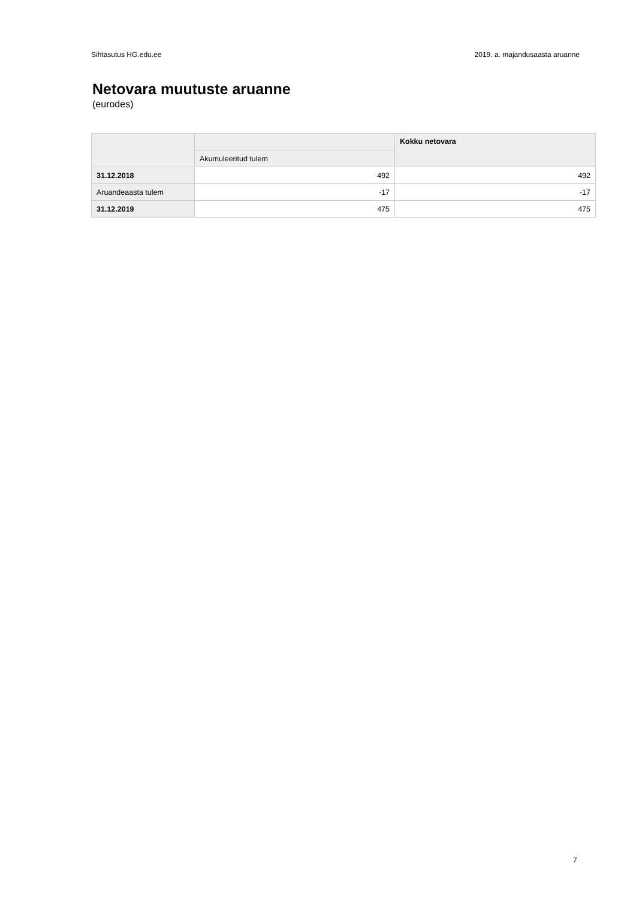Sihtasutus HG.edu.ee 2019. a. majandusaasta aruanne
Netovara muutuste aruanne
(eurodes)
| | | Kokku netovara |
| --- | --- | --- |
| | Akumuleeritud tulem | |
| 31.12.2018 | 492 | 492 |
| Aruandeaasta tulem | -17 | -17 |
| 31.12.2019 | 475 | 475 |
7